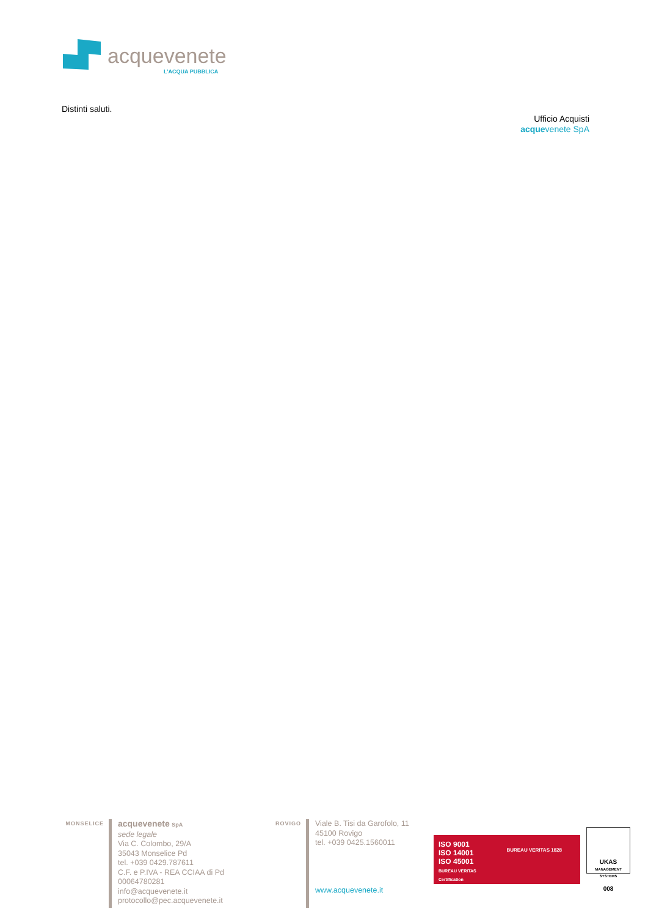acquevenete
L’ACQUA PUBBLICA
Distinti saluti.
Ufficio Acquisti
acquevenete SpA
MONSELICE
acquevenete SpA
sede legale
Via C. Colombo, 29/A
35043 Monselice Pd
tel. +039 0429.787611
C.F. e P.IVA - REA CCIAA di Pd 00064780281
info@acquevenete.it
protocollo@pec.acquevenete.it
ROVIGO
Viale B. Tisi da Garofolo, 11
45100 Rovigo
tel. +039 0425.1560011
www.acquevenete.it
ISO 9001
ISO 14001
ISO 45001
BUREAU VERITAS
Certification
BUREAU VERITAS 1828
UKAS
MANAGEMENT SYSTEMS
008